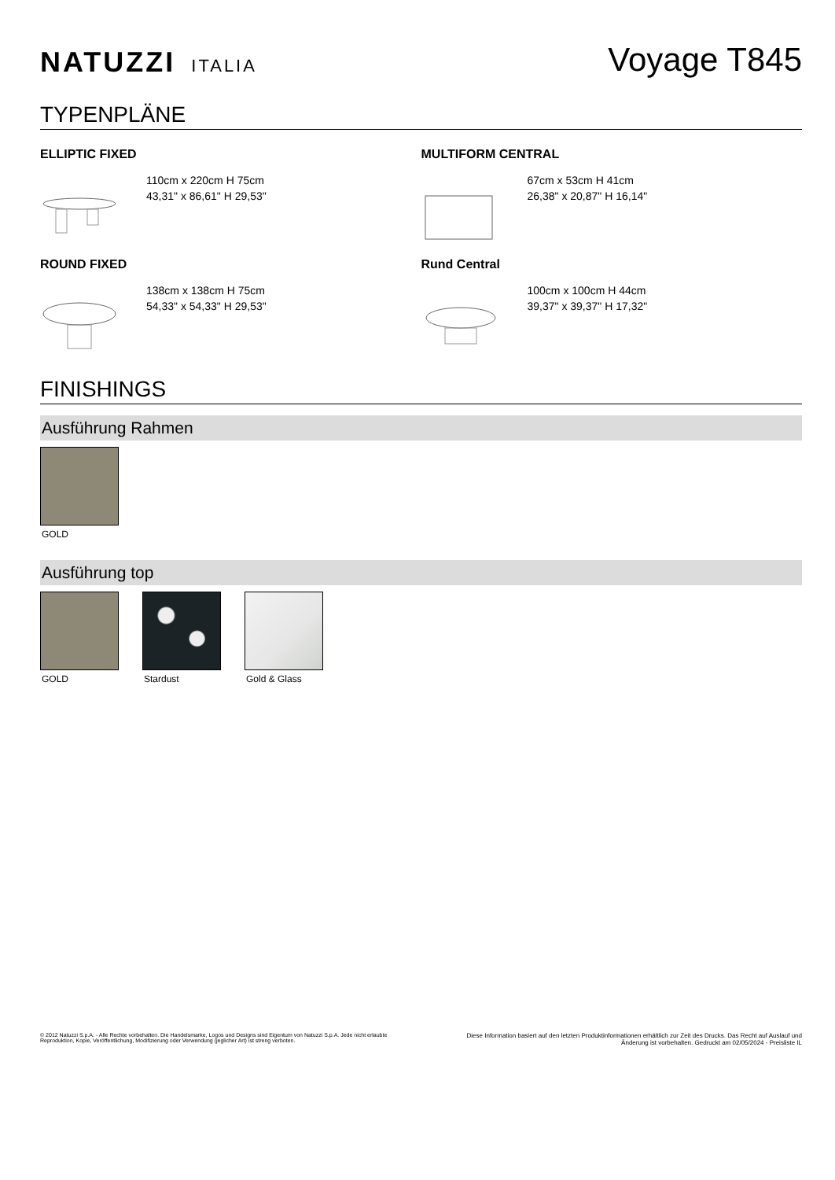NATUZZI ITALIA
Voyage T845
TYPENPLÄNE
ELLIPTIC FIXED
110cm x 220cm H 75cm
43,31" x 86,61" H 29,53"
MULTIFORM CENTRAL
67cm x 53cm H 41cm
26,38" x 20,87" H 16,14"
ROUND FIXED
138cm x 138cm H 75cm
54,33" x 54,33" H 29,53"
Rund Central
100cm x 100cm H 44cm
39,37" x 39,37" H 17,32"
FINISHINGS
Ausführung Rahmen
GOLD
Ausführung top
GOLD Stardust Gold & Glass
© 2012 Natuzzi S.p.A. - Alle Rechte vorbehalten. Die Handelsmarke, Logos und Designs sind Eigentum von Natuzzi S.p.A. Jede nicht erlaubte
Reproduktion, Kopie, Veröffentlichung, Modifizierung oder Verwendung (jeglicher Art) ist streng verboten.
Diese Information basiert auf den letzten Produktinformationen erhältlich zur Zeit des Drucks. Das Recht auf Auslauf und
Änderung ist vorbehalten. Gedruckt am 02/05/2024 - Preisliste IL